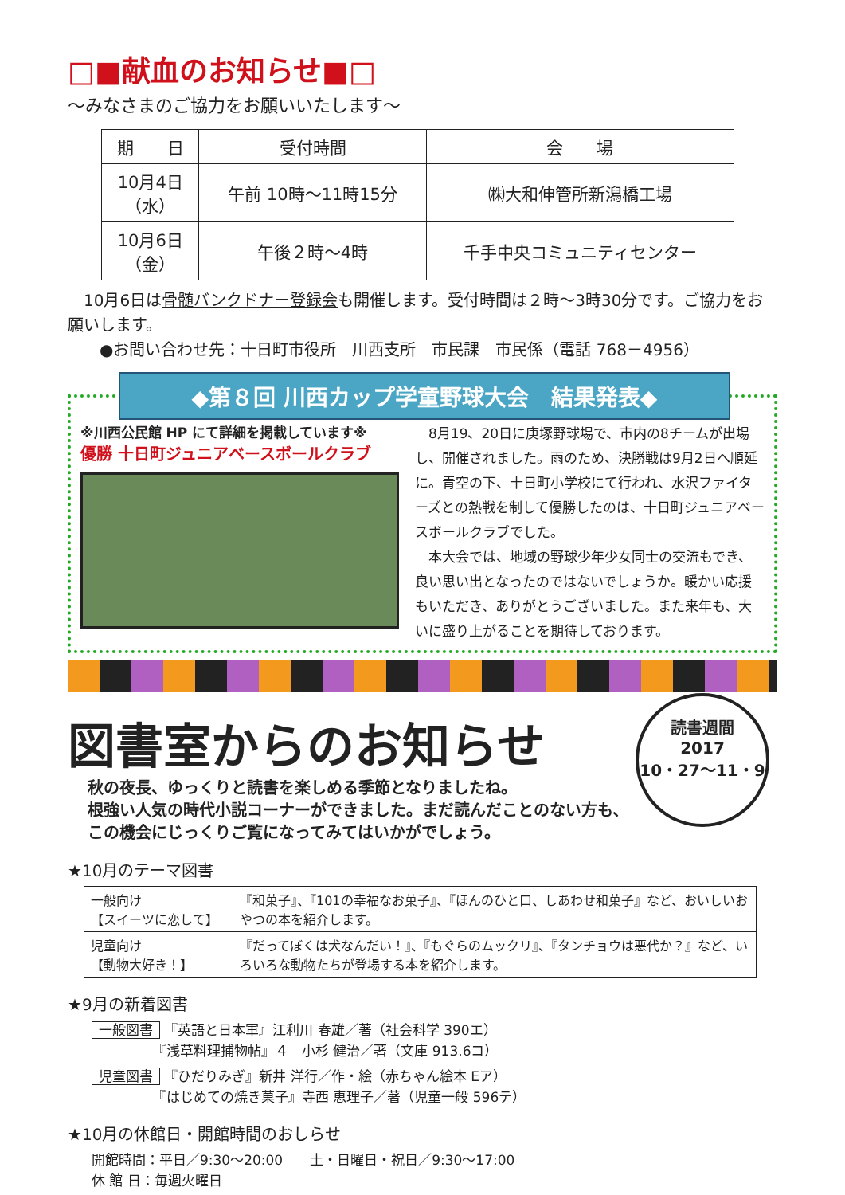□■献血のお知らせ■□
～みなさまのご協力をお願いいたします～
| 期 日 | 受付時間 | 会 場 |
| --- | --- | --- |
| 10月4日 （水） | 午前 10時～11時15分 | ㈱大和伸管所新潟橋工場 |
| 10月6日 （金） | 午後２時～4時 | 千手中央コミュニティセンター |
　10月6日は骨髄バンクドナー登録会も開催します。受付時間は２時～3時30分です。ご協力をお願いします。
　　●お問い合わせ先：十日町市役所　川西支所　市民課　市民係（電話 768－4956）
◆第８回 川西カップ学童野球大会　結果発表◆
※川西公民館 HP にて詳細を掲載しています※
優勝 十日町ジュニアベースボールクラブ
　8月19、20日に庚塚野球場で、市内の8チームが出場し、開催されました。雨のため、決勝戦は9月2日へ順延に。青空の下、十日町小学校にて行われ、水沢ファイターズとの熱戦を制して優勝したのは、十日町ジュニアベースボールクラブでした。
　本大会では、地域の野球少年少女同士の交流もでき、良い思い出となったのではないでしょうか。暖かい応援もいただき、ありがとうございました。また来年も、大いに盛り上がることを期待しております。
図書室からのお知らせ
読書週間
2017
10・27～11・9
秋の夜長、ゆっくりと読書を楽しめる季節となりましたね。
根強い人気の時代小説コーナーができました。まだ読んだことのない方も、この機会にじっくりご覧になってみてはいかがでしょう。
★10月のテーマ図書
| 一般向け 【スイーツに恋して】 | 『和菓子』、『101の幸福なお菓子』、『ほんのひと口、しあわせ和菓子』など、おいしいおやつの本を紹介します。 |
| 児童向け 【動物大好き！】 | 『だってぼくは犬なんだい！』、『もぐらのムックリ』、『タンチョウは悪代か？』など、いろいろな動物たちが登場する本を紹介します。 |
★9月の新着図書
一般図書 『英語と日本軍』江利川 春雄／著（社会科学 390エ）
　　　　　『浅草料理捕物帖』４　小杉 健治／著（文庫 913.6コ）
児童図書 『ひだりみぎ』新井 洋行／作・絵（赤ちゃん絵本 Eア）
　　　　　『はじめての焼き菓子』寺西 恵理子／著（児童一般 596テ）
★10月の休館日・開館時間のおしらせ
開館時間：平日／9:30～20:00　　土・日曜日・祝日／9:30～17:00
休 館 日：毎週火曜日